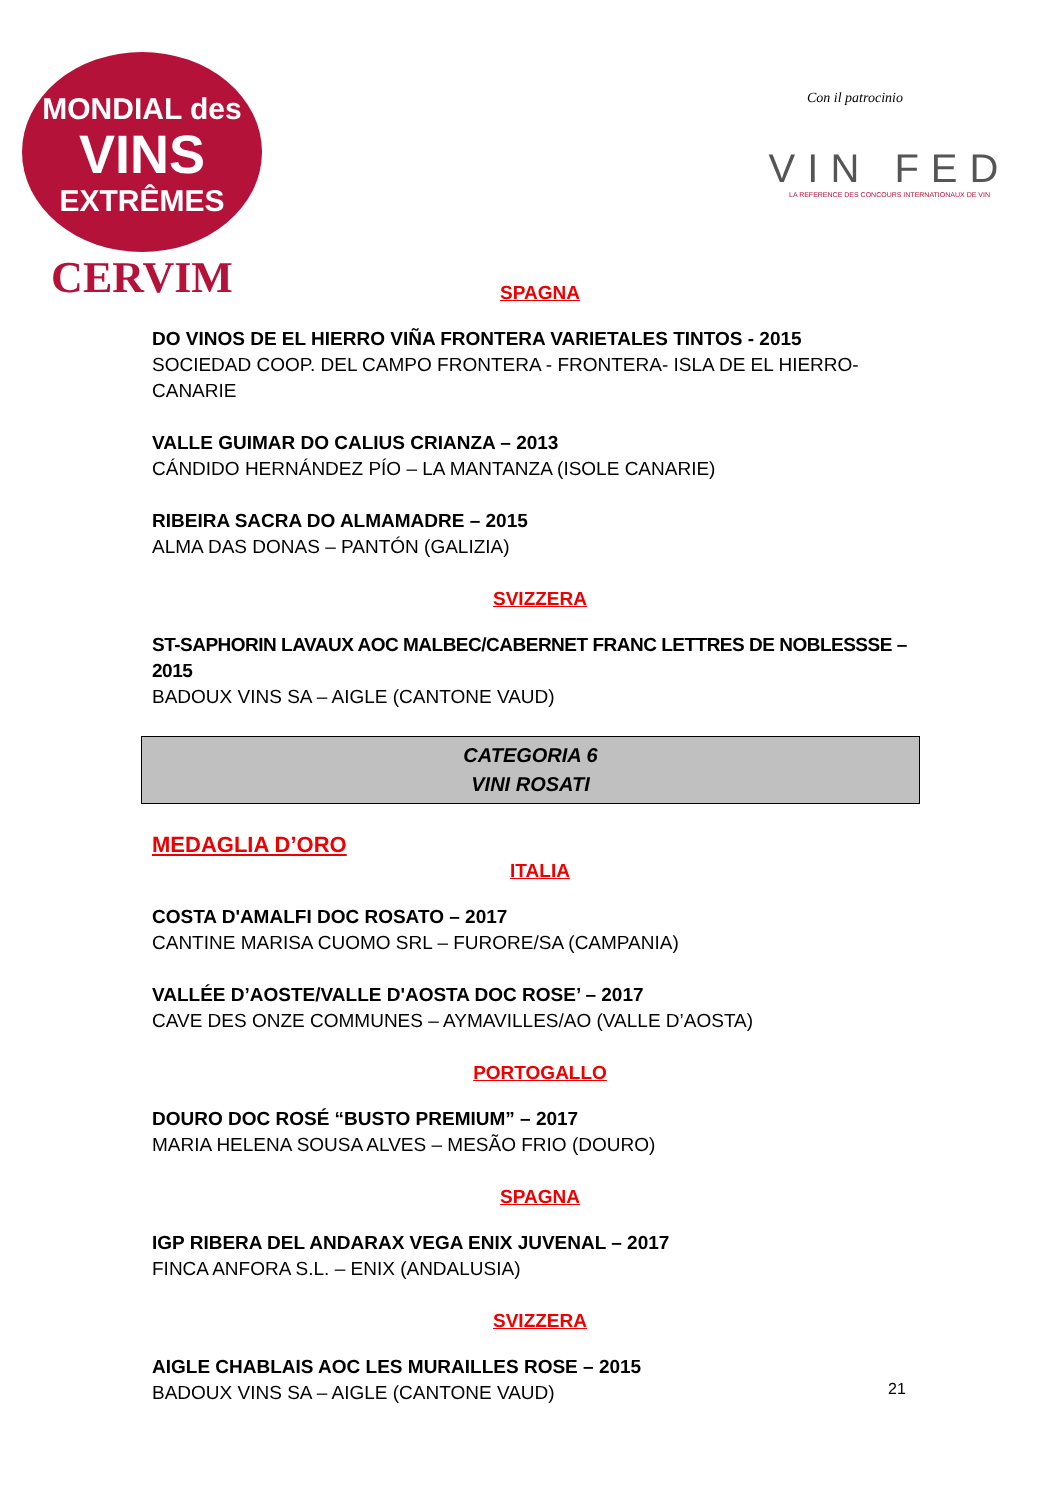MONDIAL des
VINS
EXTRÊMES
CERVIM
Con il patrocinio
VIN FED
LA REFERENCE DES CONCOURS INTERNATIONAUX DE VIN
SPAGNA
DO VINOS DE EL HIERRO VIÑA FRONTERA VARIETALES TINTOS - 2015
SOCIEDAD COOP. DEL CAMPO FRONTERA - FRONTERA- ISLA DE EL HIERRO- CANARIE
VALLE GUIMAR DO CALIUS CRIANZA – 2013
CÁNDIDO HERNÁNDEZ PÍO – LA MANTANZA (ISOLE CANARIE)
RIBEIRA SACRA DO ALMAMADRE – 2015
ALMA DAS DONAS – PANTÓN (GALIZIA)
SVIZZERA
ST-SAPHORIN LAVAUX AOC MALBEC/CABERNET FRANC LETTRES DE NOBLESSSE – 2015
BADOUX VINS SA – AIGLE (CANTONE VAUD)
CATEGORIA 6
VINI ROSATI
MEDAGLIA D’ORO
ITALIA
COSTA D'AMALFI DOC ROSATO – 2017
CANTINE MARISA CUOMO SRL – FURORE/SA (CAMPANIA)
VALLÉE D’AOSTE/VALLE D'AOSTA DOC ROSE’ – 2017
CAVE DES ONZE COMMUNES – AYMAVILLES/AO (VALLE D’AOSTA)
PORTOGALLO
DOURO DOC ROSÉ “BUSTO PREMIUM” – 2017
MARIA HELENA SOUSA ALVES – MESÃO FRIO (DOURO)
SPAGNA
IGP RIBERA DEL ANDARAX VEGA ENIX JUVENAL – 2017
FINCA ANFORA S.L. – ENIX (ANDALUSIA)
SVIZZERA
AIGLE CHABLAIS AOC LES MURAILLES ROSE – 2015
BADOUX VINS SA – AIGLE (CANTONE VAUD)
21